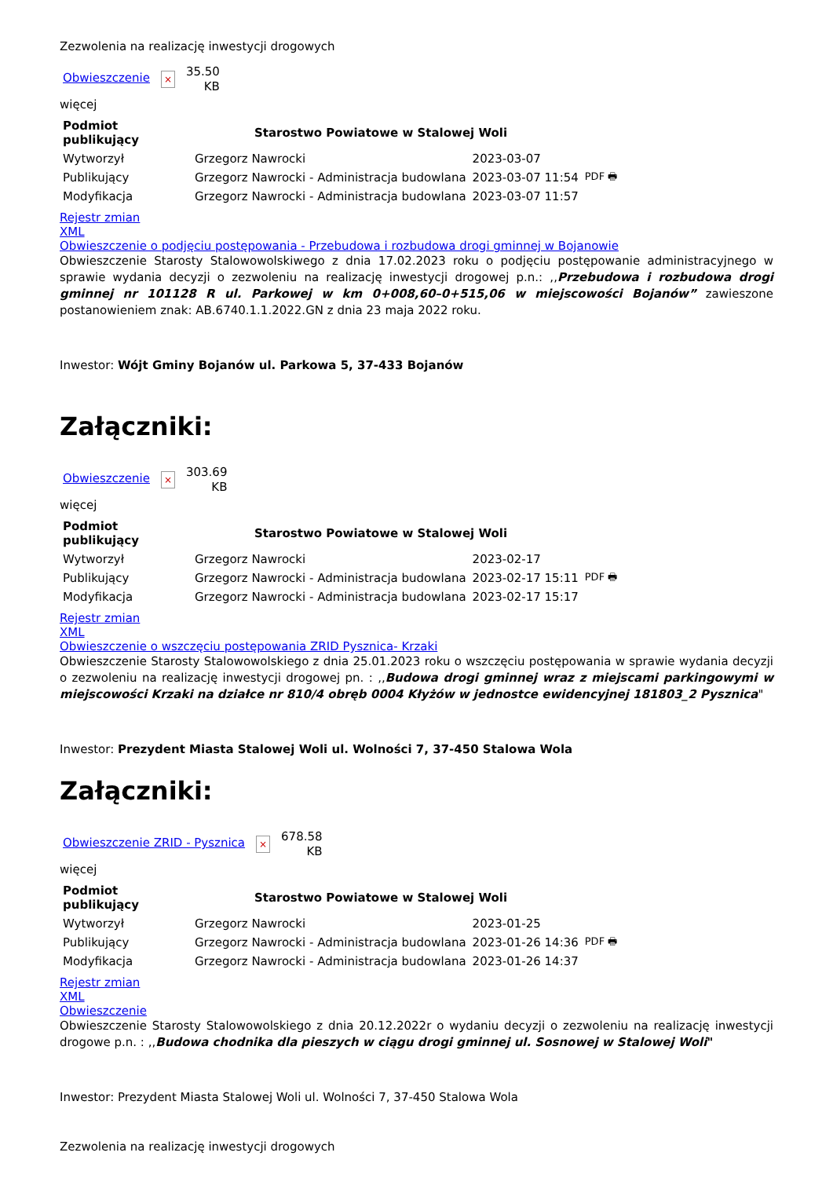Zezwolenia na realizację inwestycji drogowych
Obwieszczenie ×
35.50
KB
więcej
| Podmiot publikujący | Starostwo Powiatowe w Stalowej Woli | | |
| Wytworzył | Grzegorz Nawrocki | 2023-03-07 | PDF 🖶 |
| Publikujący | Grzegorz Nawrocki - Administracja budowlana | 2023-03-07 11:54 | |
| Modyfikacja | Grzegorz Nawrocki - Administracja budowlana | 2023-03-07 11:57 | |
Rejestr zmian
XML
Obwieszczenie o podjęciu postępowania - Przebudowa i rozbudowa drogi gminnej w Bojanowie
Obwieszczenie Starosty Stalowowolskiwego z dnia 17.02.2023 roku o podjęciu postępowanie administracyjnego w sprawie wydania decyzji o zezwoleniu na realizację inwestycji drogowej p.n.: ,,Przebudowa i rozbudowa drogi gminnej nr 101128 R ul. Parkowej w km 0+008,60–0+515,06 w miejscowości Bojanów” zawieszone postanowieniem znak: AB.6740.1.1.2022.GN z dnia 23 maja 2022 roku.
Inwestor: Wójt Gminy Bojanów ul. Parkowa 5, 37-433 Bojanów
Załączniki:
Obwieszczenie ×
303.69
KB
więcej
| Podmiot publikujący | Starostwo Powiatowe w Stalowej Woli | | |
| Wytworzył | Grzegorz Nawrocki | 2023-02-17 | PDF 🖶 |
| Publikujący | Grzegorz Nawrocki - Administracja budowlana | 2023-02-17 15:11 | |
| Modyfikacja | Grzegorz Nawrocki - Administracja budowlana | 2023-02-17 15:17 | |
Rejestr zmian
XML
Obwieszczenie o wszczęciu postępowania ZRID Pysznica- Krzaki
Obwieszczenie Starosty Stalowowolskiego z dnia 25.01.2023 roku o wszczęciu postępowania w sprawie wydania decyzji o zezwoleniu na realizację inwestycji drogowej pn. : ,,Budowa drogi gminnej wraz z miejscami parkingowymi w miejscowości Krzaki na działce nr 810/4 obręb 0004 Kłyżów w jednostce ewidencyjnej 181803_2 Pysznica"
Inwestor: Prezydent Miasta Stalowej Woli ul. Wolności 7, 37-450 Stalowa Wola
Załączniki:
Obwieszczenie ZRID - Pysznica ×
678.58
KB
więcej
| Podmiot publikujący | Starostwo Powiatowe w Stalowej Woli | | |
| Wytworzył | Grzegorz Nawrocki | 2023-01-25 | PDF 🖶 |
| Publikujący | Grzegorz Nawrocki - Administracja budowlana | 2023-01-26 14:36 | |
| Modyfikacja | Grzegorz Nawrocki - Administracja budowlana | 2023-01-26 14:37 | |
Rejestr zmian
XML
Obwieszczenie
Obwieszczenie Starosty Stalowowolskiego z dnia 20.12.2022r o wydaniu decyzji o zezwoleniu na realizację inwestycji drogowe p.n. : ,,Budowa chodnika dla pieszych w ciągu drogi gminnej ul. Sosnowej w Stalowej Woli"
Inwestor: Prezydent Miasta Stalowej Woli ul. Wolności 7, 37-450 Stalowa Wola
Zezwolenia na realizację inwestycji drogowych